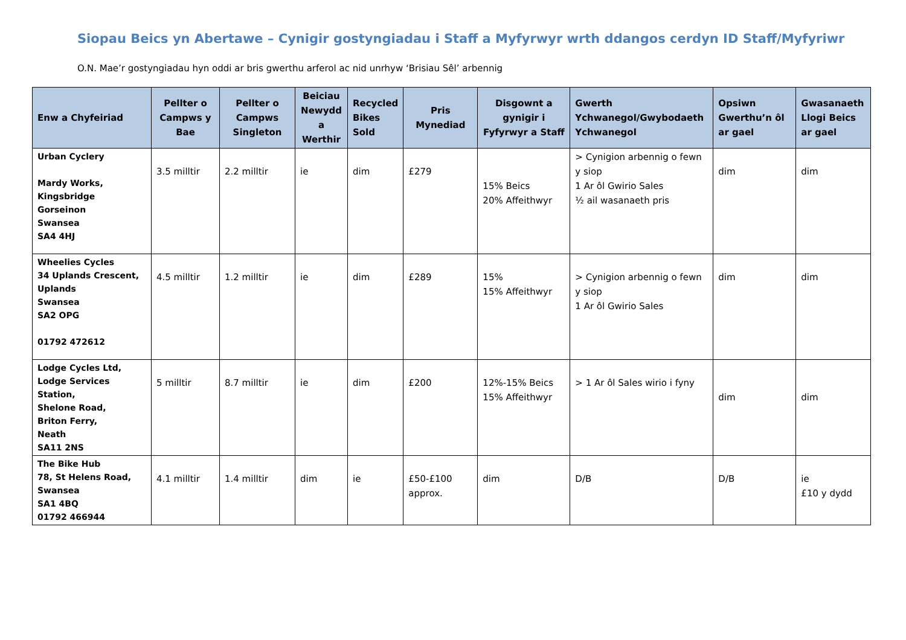Siopau Beics yn Abertawe – Cynigir gostyngiadau i Staff a Myfyrwyr wrth ddangos cerdyn ID Staff/Myfyriwr
O.N. Mae’r gostyngiadau hyn oddi ar bris gwerthu arferol ac nid unrhyw ‘Brisiau Sêl’ arbennig
| Enw a Chyfeiriad | Pellter o Campws y Bae | Pellter o Campws Singleton | Beiciau Newydd a Werthir | Recycled Bikes Sold | Pris Mynediad | Disgownt a gynigir i Fyfyrwyr a Staff | Gwerth Ychwanegol/Gwybodaeth Ychwanegol | Opsiwn Gwerthu’n ôl ar gael | Gwasanaeth Llogi Beics ar gael |
| --- | --- | --- | --- | --- | --- | --- | --- | --- | --- |
| Urban Cyclery Mardy Works, Kingsbridge Gorseinon Swansea SA4 4HJ | 3.5 milltir | 2.2 milltir | ie | dim | £279 | 15% Beics 20% Affeithwyr | > Cynigion arbennig o fewn y siop 1 Ar ôl Gwirio Sales ½ ail wasanaeth pris | dim | dim |
| Wheelies Cycles 34 Uplands Crescent, Uplands Swansea SA2 OPG 01792 472612 | 4.5 milltir | 1.2 milltir | ie | dim | £289 | 15% 15% Affeithwyr | > Cynigion arbennig o fewn y siop 1 Ar ôl Gwirio Sales | dim | dim |
| Lodge Cycles Ltd, Lodge Services Station, Shelone Road, Briton Ferry, Neath SA11 2NS | 5 milltir | 8.7 milltir | ie | dim | £200 | 12%-15% Beics 15% Affeithwyr | > 1 Ar ôl Sales wirio i fyny | dim | dim |
| The Bike Hub 78, St Helens Road, Swansea SA1 4BQ 01792 466944 | 4.1 milltir | 1.4 milltir | dim | ie | £50-£100 approx. | dim | D/B | D/B | ie £10 y dydd |